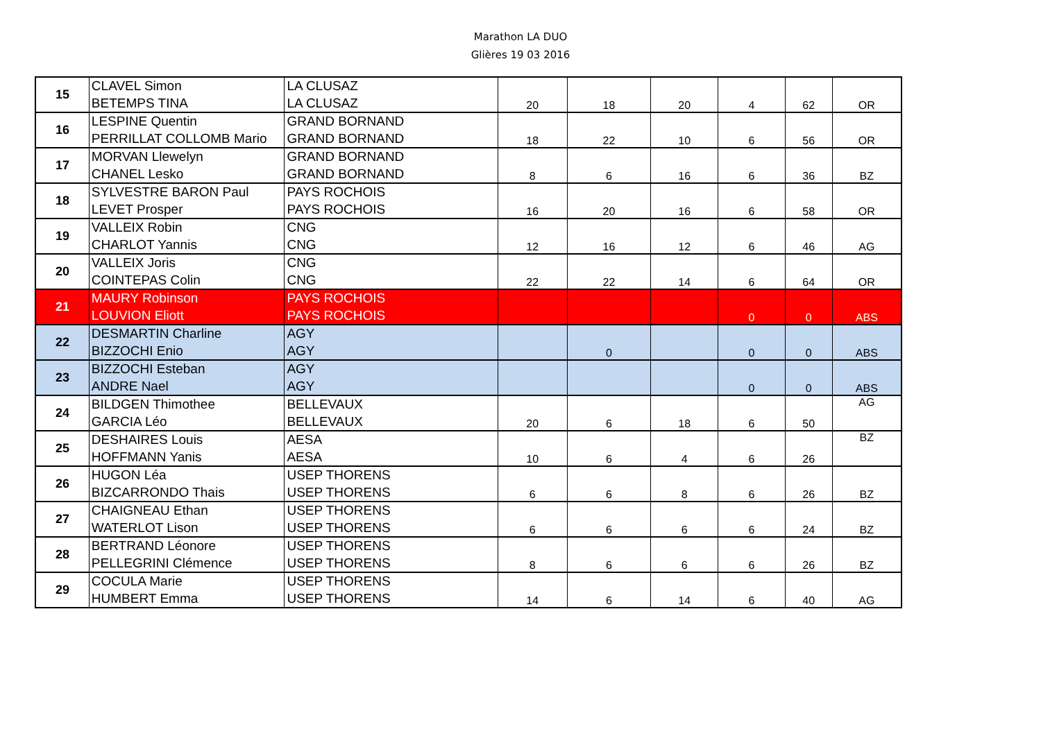Marathon LA DUO
Glières 19 03 2016
| 15 | CLAVEL Simon | LA CLUSAZ | 20 | 18 | 20 | 4 | 62 | OR |
| | BETEMPS TINA | LA CLUSAZ | | | | | | |
| 16 | LESPINE Quentin | GRAND BORNAND | 18 | 22 | 10 | 6 | 56 | OR |
| | PERRILLAT COLLOMB Mario | GRAND BORNAND | | | | | | |
| 17 | MORVAN Llewelyn | GRAND BORNAND | 8 | 6 | 16 | 6 | 36 | BZ |
| | CHANEL Lesko | GRAND BORNAND | | | | | | |
| 18 | SYLVESTRE BARON Paul | PAYS ROCHOIS | 16 | 20 | 16 | 6 | 58 | OR |
| | LEVET Prosper | PAYS ROCHOIS | | | | | | |
| 19 | VALLEIX Robin | CNG | 12 | 16 | 12 | 6 | 46 | AG |
| | CHARLOT Yannis | CNG | | | | | | |
| 20 | VALLEIX Joris | CNG | 22 | 22 | 14 | 6 | 64 | OR |
| | COINTEPAS Colin | CNG | | | | | | |
| 21 | MAURY Robinson | PAYS ROCHOIS | | | | 0 | 0 | ABS |
| | LOUVION Eliott | PAYS ROCHOIS | | | | | | |
| 22 | DESMARTIN Charline | AGY | | 0 | | 0 | 0 | ABS |
| | BIZZOCHI Enio | AGY | | | | | | |
| 23 | BIZZOCHI Esteban | AGY | | | | 0 | 0 | ABS |
| | ANDRE Nael | AGY | | | | | | |
| 24 | BILDGEN Thimothee | BELLEVAUX | 20 | 6 | 18 | 6 | 50 | AG |
| | GARCIA Léo | BELLEVAUX | | | | | | |
| 25 | DESHAIRES Louis | AESA | 10 | 6 | 4 | 6 | 26 | BZ |
| | HOFFMANN Yanis | AESA | | | | | | |
| 26 | HUGON Léa | USEP THORENS | 6 | 6 | 8 | 6 | 26 | BZ |
| | BIZCARRONDO Thais | USEP THORENS | | | | | | |
| 27 | CHAIGNEAU Ethan | USEP THORENS | 6 | 6 | 6 | 6 | 24 | BZ |
| | WATERLOT Lison | USEP THORENS | | | | | | |
| 28 | BERTRAND Léonore | USEP THORENS | 8 | 6 | 6 | 6 | 26 | BZ |
| | PELLEGRINI Clémence | USEP THORENS | | | | | | |
| 29 | COCULA Marie | USEP THORENS | 14 | 6 | 14 | 6 | 40 | AG |
| | HUMBERT Emma | USEP THORENS | | | | | | |